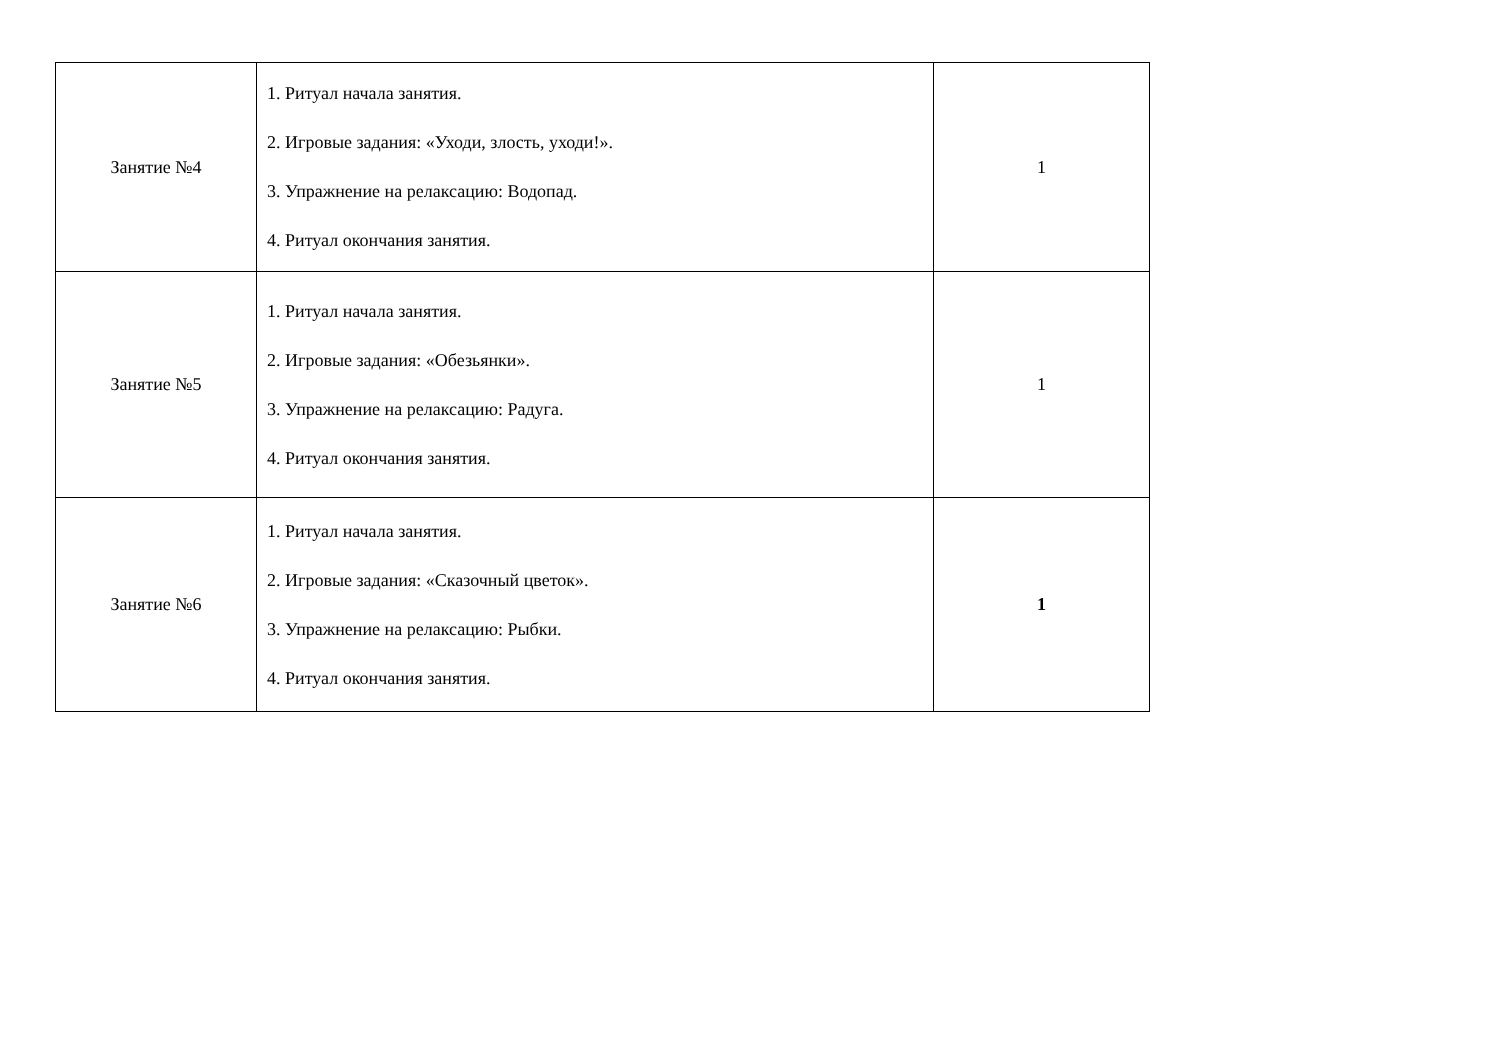| Занятие №4 | 1. Ритуал начала занятия. 2. Игровые задания: «Уходи, злость, уходи!». 3. Упражнение на релаксацию: Водопад. 4. Ритуал окончания занятия. | 1 |
| Занятие №5 | 1. Ритуал начала занятия. 2. Игровые задания: «Обезьянки». 3. Упражнение на релаксацию: Радуга. 4. Ритуал окончания занятия. | 1 |
| Занятие №6 | 1. Ритуал начала занятия. 2. Игровые задания: «Сказочный цветок». 3. Упражнение на релаксацию: Рыбки. 4. Ритуал окончания занятия. | 1 |